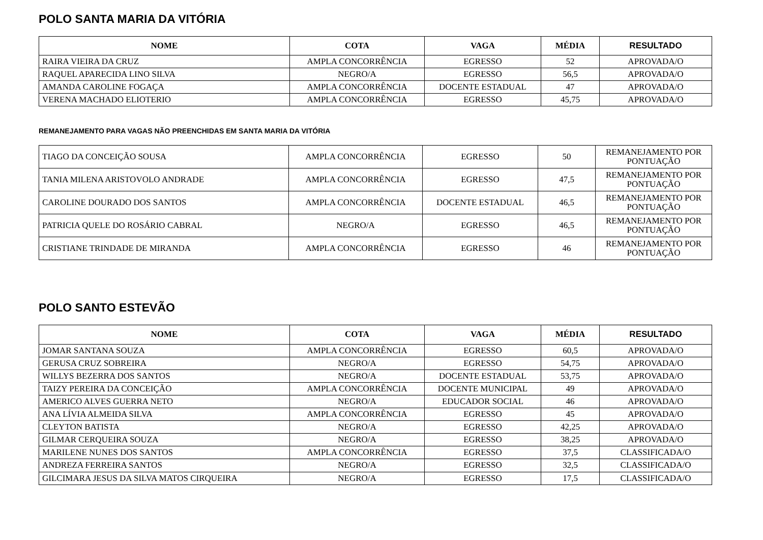POLO SANTA MARIA DA VITÓRIA
| NOME | COTA | VAGA | MÉDIA | RESULTADO |
| --- | --- | --- | --- | --- |
| RAIRA VIEIRA DA CRUZ | AMPLA CONCORRÊNCIA | EGRESSO | 52 | APROVADA/O |
| RAQUEL APARECIDA LINO SILVA | NEGRO/A | EGRESSO | 56,5 | APROVADA/O |
| AMANDA CAROLINE FOGAÇA | AMPLA CONCORRÊNCIA | DOCENTE ESTADUAL | 47 | APROVADA/O |
| VERENA MACHADO ELIOTERIO | AMPLA CONCORRÊNCIA | EGRESSO | 45,75 | APROVADA/O |
REMANEJAMENTO PARA VAGAS NÃO PREENCHIDAS EM SANTA MARIA DA VITÓRIA
| TIAGO DA CONCEIÇÃO SOUSA | AMPLA CONCORRÊNCIA | EGRESSO | 50 | REMANEJAMENTO POR PONTUAÇÃO |
| TANIA MILENA ARISTOVOLO ANDRADE | AMPLA CONCORRÊNCIA | EGRESSO | 47,5 | REMANEJAMENTO POR PONTUAÇÃO |
| CAROLINE DOURADO DOS SANTOS | AMPLA CONCORRÊNCIA | DOCENTE ESTADUAL | 46,5 | REMANEJAMENTO POR PONTUAÇÃO |
| PATRICIA QUELE DO ROSÁRIO CABRAL | NEGRO/A | EGRESSO | 46,5 | REMANEJAMENTO POR PONTUAÇÃO |
| CRISTIANE TRINDADE DE MIRANDA | AMPLA CONCORRÊNCIA | EGRESSO | 46 | REMANEJAMENTO POR PONTUAÇÃO |
POLO SANTO ESTEVÃO
| NOME | COTA | VAGA | MÉDIA | RESULTADO |
| --- | --- | --- | --- | --- |
| JOMAR SANTANA SOUZA | AMPLA CONCORRÊNCIA | EGRESSO | 60,5 | APROVADA/O |
| GERUSA CRUZ SOBREIRA | NEGRO/A | EGRESSO | 54,75 | APROVADA/O |
| WILLYS BEZERRA DOS SANTOS | NEGRO/A | DOCENTE ESTADUAL | 53,75 | APROVADA/O |
| TAIZY PEREIRA DA CONCEIÇÃO | AMPLA CONCORRÊNCIA | DOCENTE MUNICIPAL | 49 | APROVADA/O |
| AMERICO ALVES GUERRA NETO | NEGRO/A | EDUCADOR SOCIAL | 46 | APROVADA/O |
| ANA LÍVIA ALMEIDA SILVA | AMPLA CONCORRÊNCIA | EGRESSO | 45 | APROVADA/O |
| CLEYTON BATISTA | NEGRO/A | EGRESSO | 42,25 | APROVADA/O |
| GILMAR CERQUEIRA SOUZA | NEGRO/A | EGRESSO | 38,25 | APROVADA/O |
| MARILENE NUNES DOS SANTOS | AMPLA CONCORRÊNCIA | EGRESSO | 37,5 | CLASSIFICADA/O |
| ANDREZA FERREIRA SANTOS | NEGRO/A | EGRESSO | 32,5 | CLASSIFICADA/O |
| GILCIMARA JESUS DA SILVA MATOS CIRQUEIRA | NEGRO/A | EGRESSO | 17,5 | CLASSIFICADA/O |